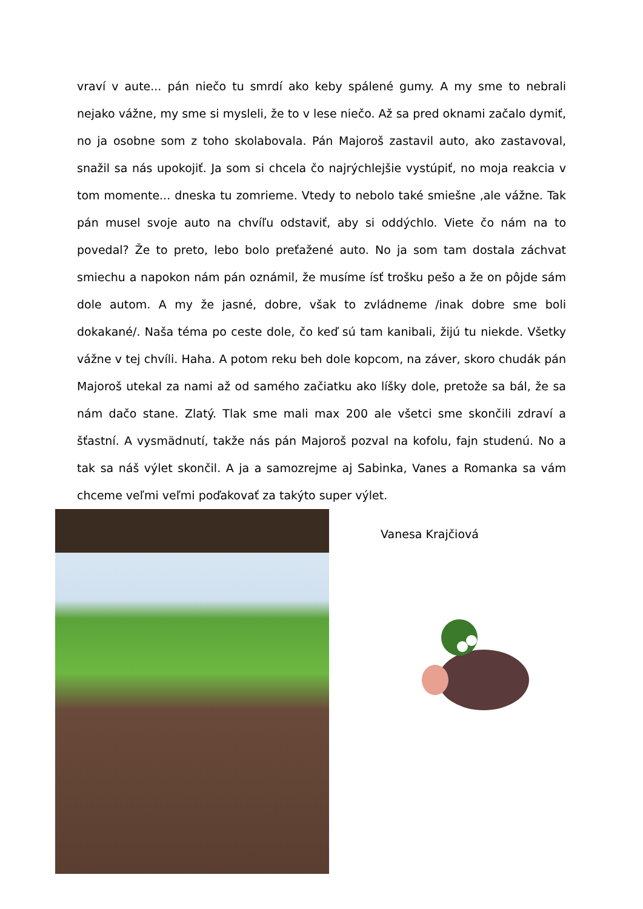vraví v aute... pán niečo tu smrdí ako keby spálené gumy. A my sme to nebrali nejako vážne, my sme si mysleli, že to v lese niečo. Až sa pred oknami začalo dymiť, no ja osobne som z toho skolabovala. Pán Majoroš zastavil auto, ako zastavoval, snažil sa nás upokojiť. Ja som si chcela čo najrýchlejšie vystúpiť, no moja reakcia v tom momente... dneska tu zomrieme. Vtedy to nebolo také smiešne ,ale vážne. Tak pán musel svoje auto na chvíľu odstaviť, aby si oddýchlo. Viete čo nám na to povedal? Že to preto, lebo bolo preťažené auto. No ja som tam dostala záchvat smiechu a napokon nám pán oznámil, že musíme ísť trošku pešo a že on pôjde sám dole autom. A my že jasné, dobre, však to zvládneme /inak dobre sme boli dokakané/. Naša téma po ceste dole, čo keď sú tam kanibali, žijú tu niekde. Všetky vážne v tej chvíli. Haha. A potom reku beh dole kopcom, na záver, skoro chudák pán Majoroš utekal za nami až od samého začiatku ako líšky dole, pretože sa bál, že sa nám dačo stane. Zlatý. Tlak sme mali max 200 ale všetci sme skončili zdraví a šťastní. A vysmädnutí, takže nás pán Majoroš pozval na kofolu, fajn studenú. No a tak sa náš výlet skončil. A ja a samozrejme aj Sabinka, Vanes a Romanka sa vám chceme veľmi veľmi poďakovať za takýto super výlet.
Vanesa Krajčiová